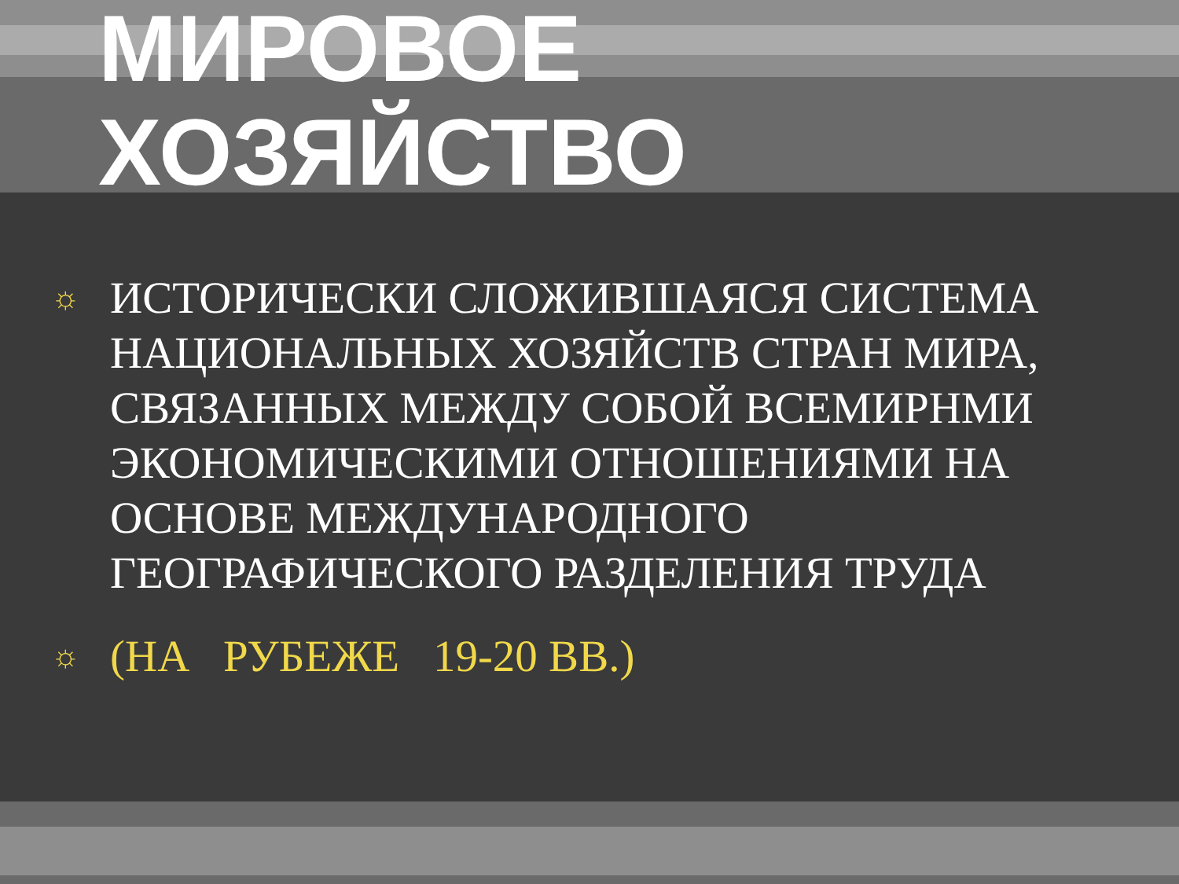МИРОВОЕ
ХОЗЯЙСТВО
☼ ИСТОРИЧЕСКИ СЛОЖИВШАЯСЯ СИСТЕМА НАЦИОНАЛЬНЫХ ХОЗЯЙСТВ СТРАН МИРА, СВЯЗАННЫХ МЕЖДУ СОБОЙ ВСЕМИРНМИ ЭКОНОМИЧЕСКИМИ ОТНОШЕНИЯМИ НА ОСНОВЕ МЕЖДУНАРОДНОГО ГЕОГРАФИЧЕСКОГО РАЗДЕЛЕНИЯ ТРУДА
☼ (НА РУБЕЖЕ 19-20 ВВ.)